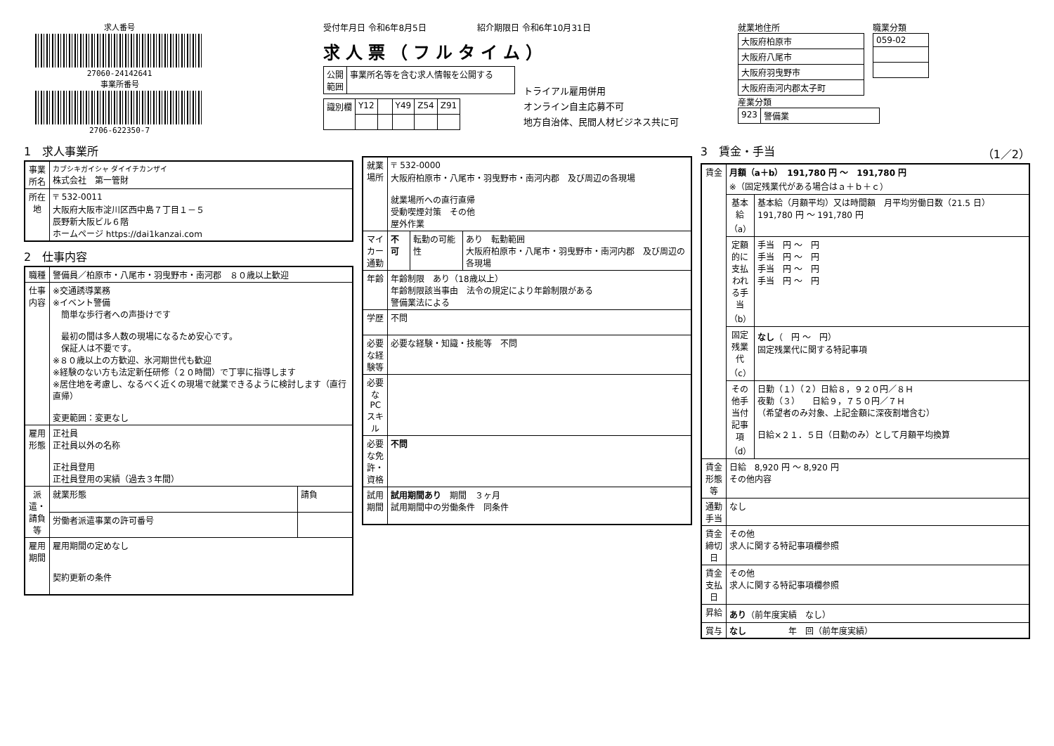求人番号
27060-24142641
事業所番号
2706-622350-7
受付年月日 令和6年8月5日　　　　　　紹介期限日 令和6年10月31日
求人票（フルタイム）
| 公開 範囲 | 事業所名等を含む求人情報を公開する |
| 識別欄 | Y12 | | Y49 | Z54 | Z91 |
トライアル雇用併用
オンライン自主応募不可
地方自治体、民間人材ビジネス共に可
就業地住所
| 大阪府柏原市 |
| 大阪府八尾市 |
| 大阪府羽曳野市 |
| 大阪府南河内郡太子町 |
職業分類
| 059-02 |
産業分類
| 923 | 警備業 |
1　求人事業所
| 事業所名 | カブシキガイシャ ダイイチカンザイ 株式会社 第一管財 |
| 所在地 | 〒 532-0011 大阪府大阪市淀川区西中島７丁目１－５ 辰野新大阪ビル６階 ホームページ https://dai1kanzai.com |
2　仕事内容
| 職種 | 警備員／柏原市・八尾市・羽曳野市・南河郡 ８０歳以上歓迎 | |
| 仕事内容 | ※交通誘導業務 ※イベント警備 簡単な歩行者への声掛けです 最初の間は多人数の現場になるため安心です。 保証人は不要です。 ※８０歳以上の方歓迎、氷河期世代も歓迎 ※経験のない方も法定新任研修（２０時間）で丁寧に指導します ※居住地を考慮し、なるべく近くの現場で就業できるように検討します（直行直帰） 変更範囲：変更なし | |
| 雇用形態 | 正社員 正社員以外の名称 正社員登用 正社員登用の実績（過去３年間） | |
| 派遣・請負等 | 就業形態 | 請負 |
| | 労働者派遣事業の許可番号 | |
| 雇用期間 | 雇用期間の定めなし 契約更新の条件 | |
| 就業場所 | 〒 532-0000 大阪府柏原市・八尾市・羽曳野市・南河内郡 及び周辺の各現場 就業場所への直行直帰 受動喫煙対策 その他 屋外作業 | | |
| マイカー通勤 | 不可 | 転勤の可能性 | あり 転勤範囲 大阪府柏原市・八尾市・羽曳野市・南河内郡 及び周辺の各現場 |
| 年齢 | 年齢制限 あり（18歳以上） 年齢制限該当事由 法令の規定により年齢制限がある 警備業法による | | |
| 学歴 | 不問 | | |
| 必要な経験等 | 必要な経験・知識・技能等 不問 | | |
| 必要なPCスキル | | | |
| 必要な免許・資格 | 不問 | | |
| 試用期間 | 試用期間あり 期間 ３ヶ月 試用期間中の労働条件 同条件 | | |
3　賃金・手当 （1／2）
| 賃金 | 月額（a＋b） 191,780 円 ～ 191,780 円 ※（固定残業代がある場合はａ＋ｂ＋ｃ） | |
| | 基本給（a） | 基本給（月額平均）又は時間額 月平均労働日数（21.5 日） 191,780 円 ～ 191,780 円 |
| | 定額的に支払われる手当（b） | 手当 円 ～ 円 手当 円 ～ 円 手当 円 ～ 円 手当 円 ～ 円 |
| | 固定残業代（c） | なし （ 円 ～ 円） 固定残業代に関する特記事項 |
| | その他手当付記事項（d） | 日勤（１）（２）日給８，９２０円／８Ｈ 夜勤（３） 日給９，７５０円／７Ｈ （希望者のみ対象、上記金額に深夜割増含む） 日給×２１．５日（日勤のみ）として月額平均換算 |
| 賃金形態等 | 日給 8,920 円 ～ 8,920 円 その他内容 | |
| 通勤手当 | なし | |
| 賃金締切日 | その他 求人に関する特記事項欄参照 | |
| 賃金支払日 | その他 求人に関する特記事項欄参照 | |
| 昇給 | あり （前年度実績 なし） | |
| 賞与 | なし 年 回（前年度実績） | |